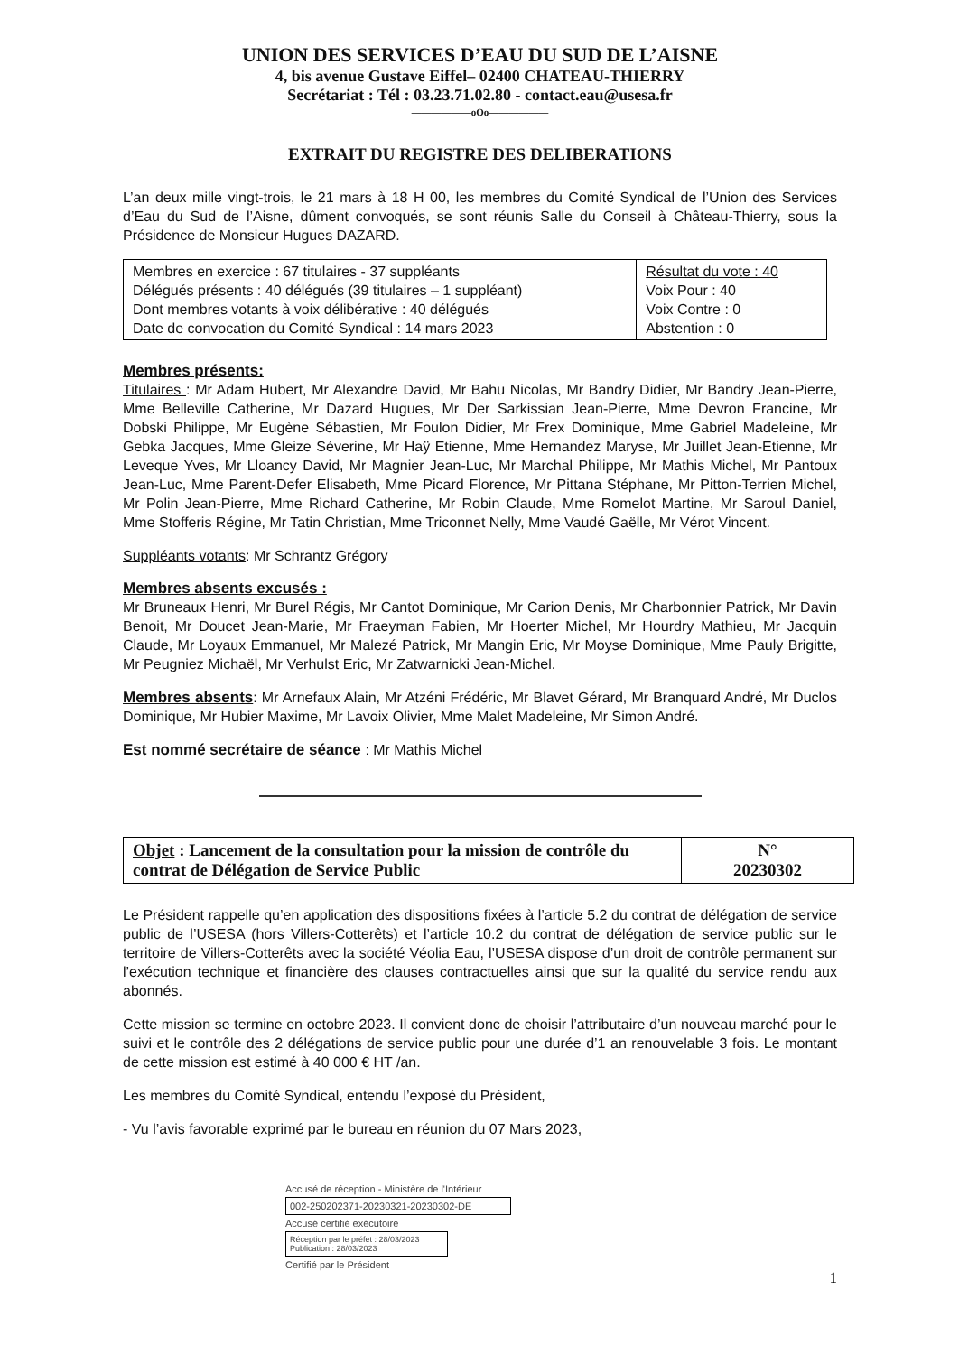UNION DES SERVICES D’EAU DU SUD DE L’AISNE
4, bis avenue Gustave Eiffel– 02400 CHATEAU-THIERRY
Secrétariat : Tél : 03.23.71.02.80 - contact.eau@usesa.fr
——————oOo——————
EXTRAIT DU REGISTRE DES DELIBERATIONS
L’an deux mille vingt-trois, le 21 mars à 18 H 00, les membres du Comité Syndical de l’Union des Services d’Eau du Sud de l’Aisne, dûment convoqués, se sont réunis Salle du Conseil à Château-Thierry, sous la Présidence de Monsieur Hugues DAZARD.
| Membres en exercice : 67 titulaires - 37 suppléants Délégués présents : 40 délégués (39 titulaires – 1 suppléant) Dont membres votants à voix délibérative : 40 délégués Date de convocation du Comité Syndical : 14 mars 2023 | Résultat du vote : 40 Voix Pour : 40 Voix Contre : 0 Abstention : 0 |
Membres présents:
Titulaires : Mr Adam Hubert, Mr Alexandre David, Mr Bahu Nicolas, Mr Bandry Didier, Mr Bandry Jean-Pierre, Mme Belleville Catherine, Mr Dazard Hugues, Mr Der Sarkissian Jean-Pierre, Mme Devron Francine, Mr Dobski Philippe, Mr Eugène Sébastien, Mr Foulon Didier, Mr Frex Dominique, Mme Gabriel Madeleine, Mr Gebka Jacques, Mme Gleize Séverine, Mr Haÿ Etienne, Mme Hernandez Maryse, Mr Juillet Jean-Etienne, Mr Leveque Yves, Mr Lloancy David, Mr Magnier Jean-Luc, Mr Marchal Philippe, Mr Mathis Michel, Mr Pantoux Jean-Luc, Mme Parent-Defer Elisabeth, Mme Picard Florence, Mr Pittana Stéphane, Mr Pitton-Terrien Michel, Mr Polin Jean-Pierre, Mme Richard Catherine, Mr Robin Claude, Mme Romelot Martine, Mr Saroul Daniel, Mme Stofferis Régine, Mr Tatin Christian, Mme Triconnet Nelly, Mme Vaudé Gaëlle, Mr Vérot Vincent.
Suppléants votants: Mr Schrantz Grégory
Membres absents excusés :
Mr Bruneaux Henri, Mr Burel Régis, Mr Cantot Dominique, Mr Carion Denis, Mr Charbonnier Patrick, Mr Davin Benoit, Mr Doucet Jean-Marie, Mr Fraeyman Fabien, Mr Hoerter Michel, Mr Hourdry Mathieu, Mr Jacquin Claude, Mr Loyaux Emmanuel, Mr Malezé Patrick, Mr Mangin Eric, Mr Moyse Dominique, Mme Pauly Brigitte, Mr Peugniez Michaël, Mr Verhulst Eric, Mr Zatwarnicki Jean-Michel.
Membres absents: Mr Arnefaux Alain, Mr Atzéni Frédéric, Mr Blavet Gérard, Mr Branquard André, Mr Duclos Dominique, Mr Hubier Maxime, Mr Lavoix Olivier, Mme Malet Madeleine, Mr Simon André.
Est nommé secrétaire de séance : Mr Mathis Michel
| Objet : Lancement de la consultation pour la mission de contrôle du contrat de Délégation de Service Public | N° 20230302 |
Le Président rappelle qu’en application des dispositions fixées à l’article 5.2 du contrat de délégation de service public de l’USESA (hors Villers-Cotterêts) et l’article 10.2 du contrat de délégation de service public sur le territoire de Villers-Cotterêts avec la société Véolia Eau, l’USESA dispose d’un droit de contrôle permanent sur l’exécution technique et financière des clauses contractuelles ainsi que sur la qualité du service rendu aux abonnés.
Cette mission se termine en octobre 2023. Il convient donc de choisir l’attributaire d’un nouveau marché pour le suivi et le contrôle des 2 délégations de service public pour une durée d’1 an renouvelable 3 fois. Le montant de cette mission est estimé à 40 000 € HT /an.
Les membres du Comité Syndical, entendu l’exposé du Président,
- Vu l’avis favorable exprimé par le bureau en réunion du 07 Mars 2023,
Accusé de réception - Ministère de l'Intérieur
002-250202371-20230321-20230302-DE
Accusé certifié exécutoire
Réception par le préfet : 28/03/2023
Publication : 28/03/2023
Certifié par le Président
1